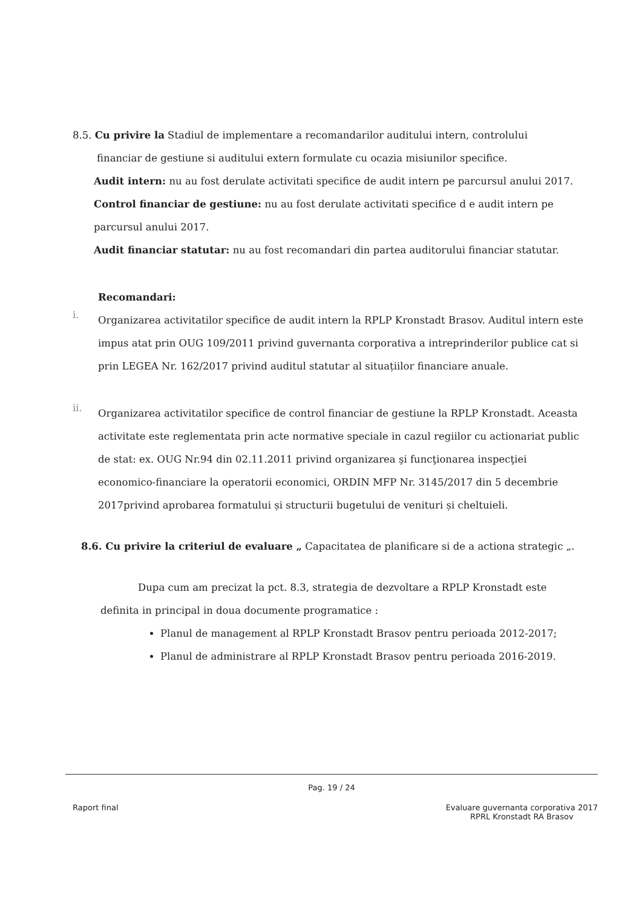8.5. Cu privire la Stadiul de implementare a recomandarilor auditului intern, controlului
financiar de gestiune si auditului extern formulate cu ocazia misiunilor specifice.
Audit intern: nu au fost derulate activitati specifice de audit intern pe parcursul anului 2017.
Control financiar de gestiune: nu au fost derulate activitati specifice d e audit intern pe parcursul anului 2017.
Audit financiar statutar: nu au fost recomandari din partea auditorului financiar statutar.
Recomandari:
i.
Organizarea activitatilor specifice de audit intern la RPLP Kronstadt Brasov. Auditul intern este impus atat prin OUG 109/2011 privind guvernanta corporativa a intreprinderilor publice cat si prin LEGEA Nr. 162/2017 privind auditul statutar al situațiilor financiare anuale.
ii.
Organizarea activitatilor specifice de control financiar de gestiune la RPLP Kronstadt. Aceasta activitate este reglementata prin acte normative speciale in cazul regiilor cu actionariat public de stat: ex. OUG Nr.94 din 02.11.2011 privind organizarea şi funcţionarea inspecţiei economico-financiare la operatorii economici, ORDIN MFP Nr. 3145/2017 din 5 decembrie 2017privind aprobarea formatului și structurii bugetului de venituri și cheltuieli.
8.6. Cu privire la criteriul de evaluare „ Capacitatea de planificare si de a actiona strategic „.
Dupa cum am precizat la pct. 8.3, strategia de dezvoltare a RPLP Kronstadt este
definita in principal in doua documente programatice :
Planul de management al RPLP Kronstadt Brasov pentru perioada 2012-2017;
Planul de administrare al RPLP Kronstadt Brasov pentru perioada 2016-2019.
Pag. 19 / 24
Raport final Evaluare guvernanta corporativa 2017
RPRL Kronstadt RA Brasov